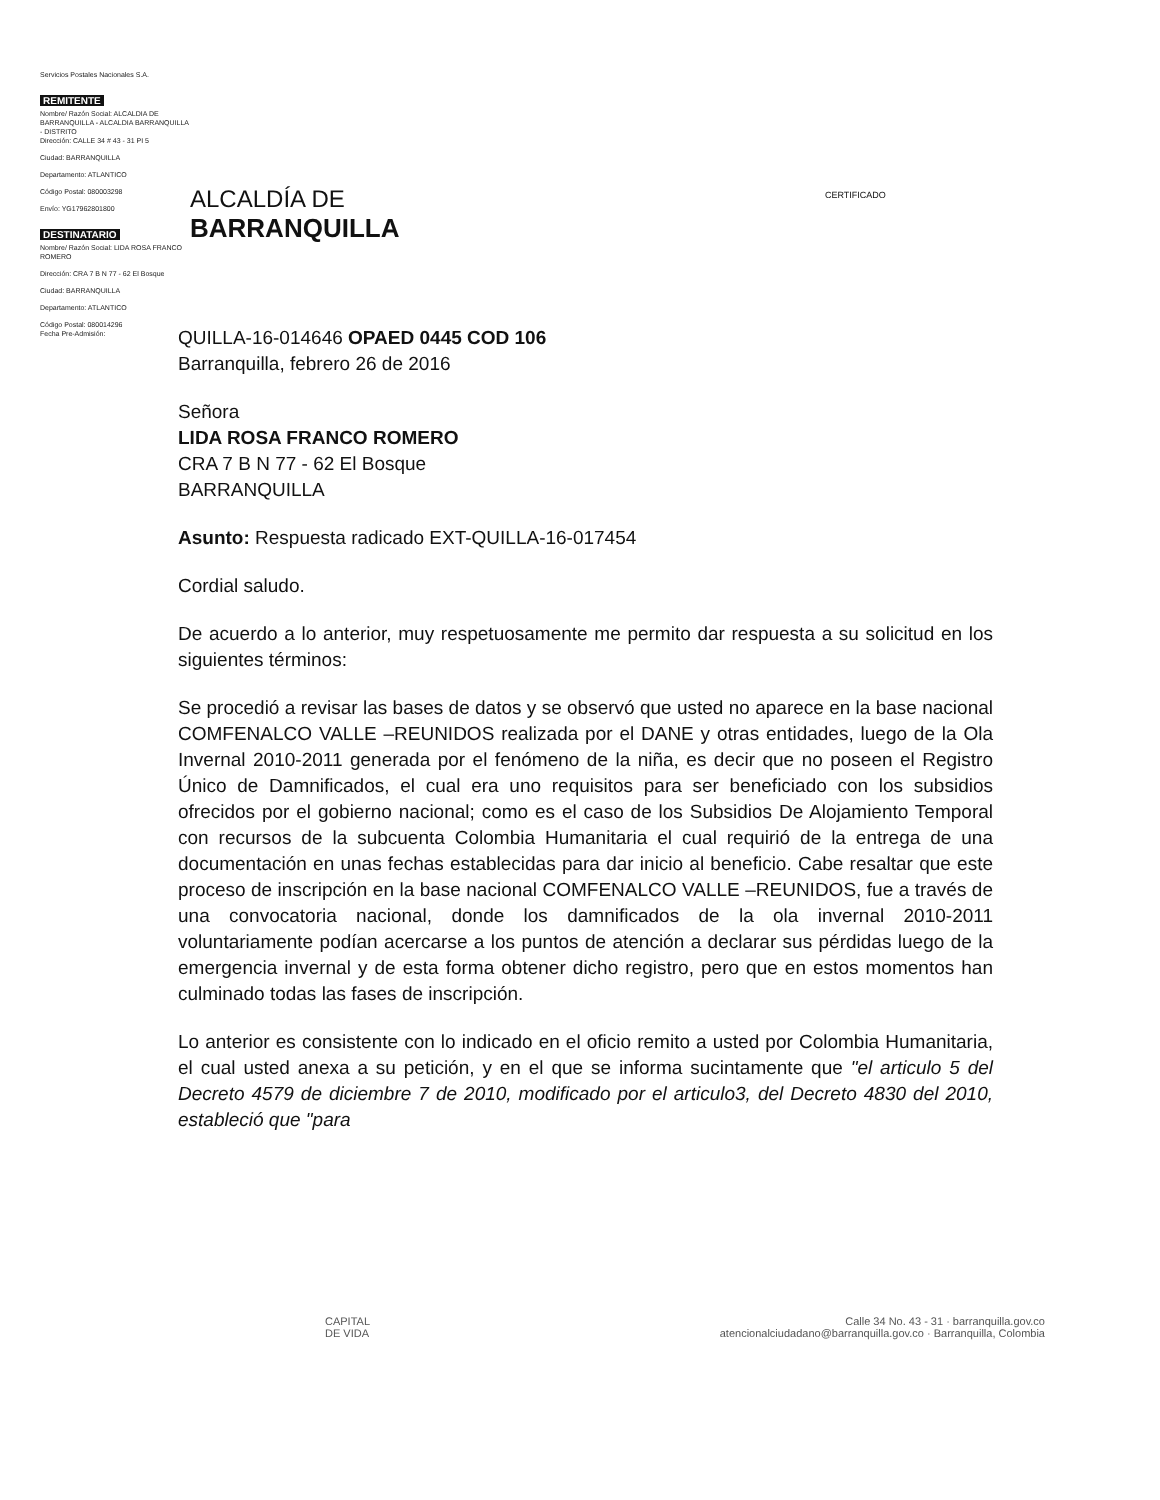Servicios Postales Nacionales S.A.
REMITENTE
Nombre/ Razón Social: ALCALDIA DE BARRANQUILLA - ALCALDIA BARRANQUILLA - DISTRITO
Dirección: CALLE 34 # 43 - 31 PI 5
Ciudad: BARRANQUILLA
Departamento: ATLANTICO
Código Postal: 080003298
Envío: YG17962801800
DESTINATARIO
Nombre/ Razón Social: LIDA ROSA FRANCO ROMERO
Dirección: CRA 7 B N 77 - 62 El Bosque
Ciudad: BARRANQUILLA
Departamento: ATLANTICO
Código Postal: 080014296
Fecha Pre-Admisión:
ALCALDÍA DE
BARRANQUILLA
CERTIFICADO
QUILLA-16-014646 OPAED 0445 COD 106
Barranquilla, febrero 26 de 2016
Señora
LIDA ROSA FRANCO ROMERO
CRA 7 B N 77 - 62 El Bosque
BARRANQUILLA
Asunto: Respuesta radicado EXT-QUILLA-16-017454
Cordial saludo.
De acuerdo a lo anterior, muy respetuosamente me permito dar respuesta a su solicitud en los siguientes términos:
Se procedió a revisar las bases de datos y se observó que usted no aparece en la base nacional COMFENALCO VALLE –REUNIDOS realizada por el DANE y otras entidades, luego de la Ola Invernal 2010-2011 generada por el fenómeno de la niña, es decir que no poseen el Registro Único de Damnificados, el cual era uno requisitos para ser beneficiado con los subsidios ofrecidos por el gobierno nacional; como es el caso de los Subsidios De Alojamiento Temporal con recursos de la subcuenta Colombia Humanitaria el cual requirió de la entrega de una documentación en unas fechas establecidas para dar inicio al beneficio. Cabe resaltar que este proceso de inscripción en la base nacional COMFENALCO VALLE –REUNIDOS, fue a través de una convocatoria nacional, donde los damnificados de la ola invernal 2010-2011 voluntariamente podían acercarse a los puntos de atención a declarar sus pérdidas luego de la emergencia invernal y de esta forma obtener dicho registro, pero que en estos momentos han culminado todas las fases de inscripción.
Lo anterior es consistente con lo indicado en el oficio remito a usted por Colombia Humanitaria, el cual usted anexa a su petición, y en el que se informa sucintamente que "el articulo 5 del Decreto 4579 de diciembre 7 de 2010, modificado por el articulo3, del Decreto 4830 del 2010, estableció que "para
CAPITAL
DE VIDA
Calle 34 No. 43 - 31 · barranquilla.gov.co
atencionalciudadano@barranquilla.gov.co · Barranquilla, Colombia